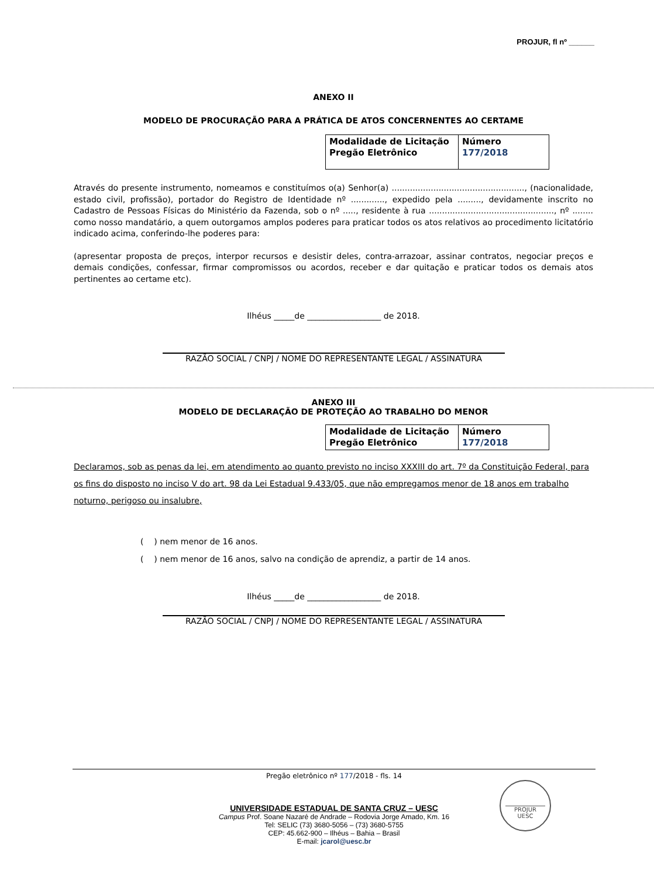PROJUR, fl nº ______
ANEXO II
MODELO DE PROCURAÇÃO PARA A PRÁTICA DE ATOS CONCERNENTES AO CERTAME
| Modalidade de Licitação Pregão Eletrônico | Número 177/2018 |
Através do presente instrumento, nomeamos e constituímos o(a) Senhor(a) ..................................................., (nacionalidade, estado civil, profissão), portador do Registro de Identidade nº ............., expedido pela ........., devidamente inscrito no Cadastro de Pessoas Físicas do Ministério da Fazenda, sob o nº ....., residente à rua ................................................, nº ........ como nosso mandatário, a quem outorgamos amplos poderes para praticar todos os atos relativos ao procedimento licitatório indicado acima, conferindo-lhe poderes para:
(apresentar proposta de preços, interpor recursos e desistir deles, contra-arrazoar, assinar contratos, negociar preços e demais condições, confessar, firmar compromissos ou acordos, receber e dar quitação e praticar todos os demais atos pertinentes ao certame etc).
Ilhéus _____de __________________ de 2018.
RAZÃO SOCIAL / CNPJ / NOME DO REPRESENTANTE LEGAL / ASSINATURA
ANEXO III
MODELO DE DECLARAÇÃO DE PROTEÇÃO AO TRABALHO DO MENOR
| Modalidade de Licitação Pregão Eletrônico | Número 177/2018 |
Declaramos, sob as penas da lei, em atendimento ao quanto previsto no inciso XXXIII do art. 7º da Constituição Federal, para os fins do disposto no inciso V do art. 98 da Lei Estadual 9.433/05, que não empregamos menor de 18 anos em trabalho noturno, perigoso ou insalubre,
( ) nem menor de 16 anos.
( ) nem menor de 16 anos, salvo na condição de aprendiz, a partir de 14 anos.
Ilhéus _____de __________________ de 2018.
RAZÃO SOCIAL / CNPJ / NOME DO REPRESENTANTE LEGAL / ASSINATURA
Pregão eletrônico nº 177/2018 - fls. 14
UNIVERSIDADE ESTADUAL DE SANTA CRUZ – UESC
Campus Prof. Soane Nazaré de Andrade – Rodovia Jorge Amado, Km. 16
Tel: SELIC (73) 3680-5056 – (73) 3680-5755
CEP: 45.662-900 – Ilhéus – Bahia – Brasil
E-mail: jcarol@uesc.br
PROJUR
UESC